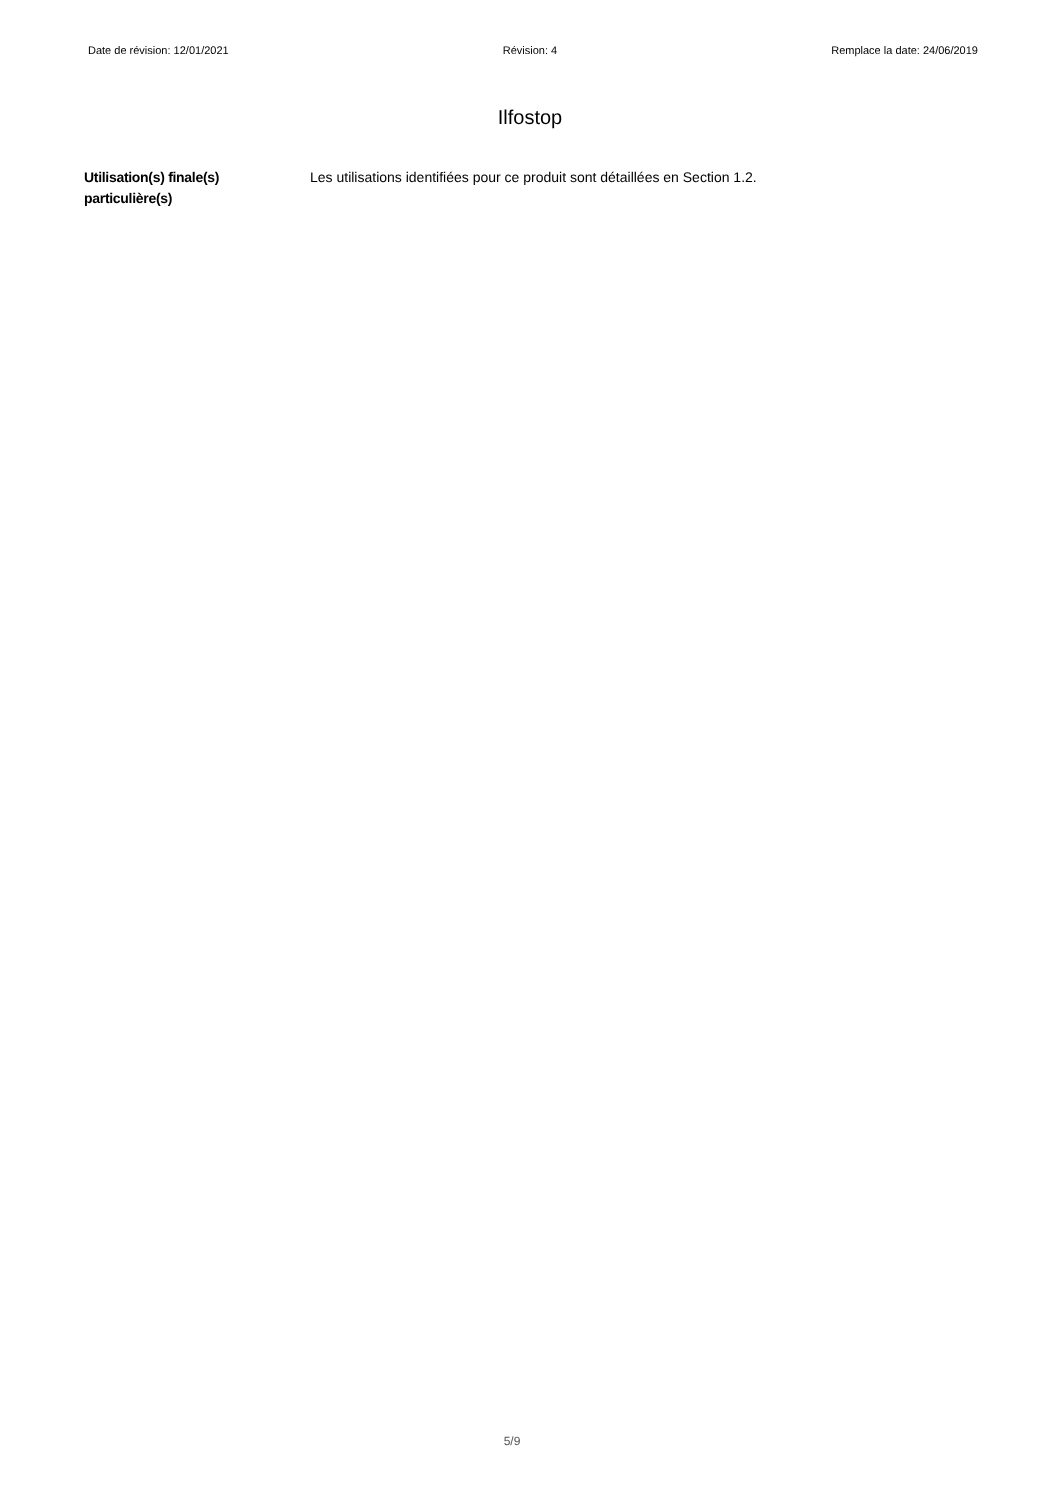Date de révision: 12/01/2021 Révision: 4 Remplace la date: 24/06/2019
Ilfostop
Utilisation(s) finale(s) particulière(s)
Les utilisations identifiées pour ce produit sont détaillées en Section 1.2.
5/9